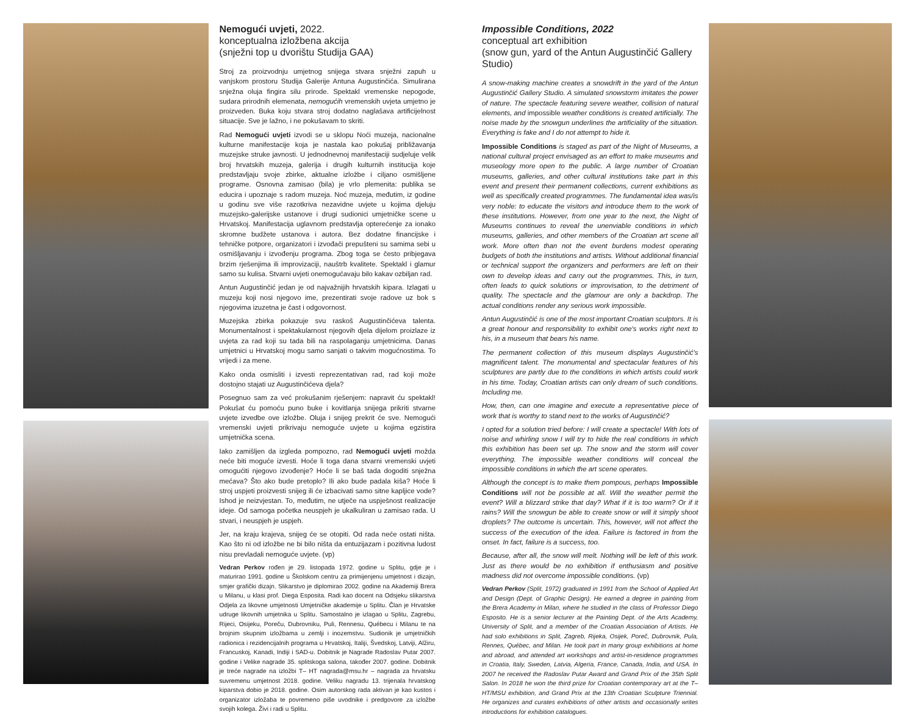Nemogući uvjeti, 2022.
konceptualna izložbena akcija
(snježni top u dvorištu Studija GAA)
Stroj za proizvodnju umjetnog snijega stvara snježni zapuh u vanjskom prostoru Studija Galerije Antuna Augustinčića. Simulirana snježna oluja fingira silu prirode. Spektakl vremenske nepogode, sudara prirodnih elemenata, nemogućih vremenskih uvjeta umjetno je proizveden. Buka koju stvara stroj dodatno naglašava artificijelnost situacije. Sve je lažno, i ne pokušavam to skriti.
Rad Nemogući uvjeti izvodi se u sklopu Noći muzeja, nacionalne kulturne manifestacije koja je nastala kao pokušaj približavanja muzejske struke javnosti. U jednodnevnoj manifestaciji sudjeluje velik broj hrvatskih muzeja, galerija i drugih kulturnih institucija koje predstavljaju svoje zbirke, aktualne izložbe i ciljano osmišljene programe. Osnovna zamisao (bila) je vrlo plemenita: publika se educira i upoznaje s radom muzeja. Noć muzeja, međutim, iz godine u godinu sve više razotkriva nezavidne uvjete u kojima djeluju muzejsko-galerijske ustanove i drugi sudionici umjetničke scene u Hrvatskoj. Manifestacija uglavnom predstavlja opterećenje za ionako skromne budžete ustanova i autora. Bez dodatne financijske i tehničke potpore, organizatori i izvođači prepušteni su samima sebi u osmišljavanju i izvođenju programa. Zbog toga se često pribjegava brzim rješenjima ili improvizaciji, nauštrb kvalitete. Spektakl i glamur samo su kulisa. Stvarni uvjeti onemogućavaju bilo kakav ozbiljan rad.
Antun Augustinčić jedan je od najvažnijih hrvatskih kipara. Izlagati u muzeju koji nosi njegovo ime, prezentirati svoje radove uz bok s njegovima izuzetna je čast i odgovornost.
Muzejska zbirka pokazuje svu raskoš Augustinčićeva talenta. Monumentalnost i spektakularnost njegovih djela dijelom proizlaze iz uvjeta za rad koji su tada bili na raspolaganju umjetnicima. Danas umjetnici u Hrvatskoj mogu samo sanjati o takvim mogućnostima. To vrijedi i za mene.
Kako onda osmisliti i izvesti reprezentativan rad, rad koji može dostojno stajati uz Augustinčićeva djela?
Posegnuo sam za već prokušanim rješenjem: napravit ću spektakl! Pokušat ću pomoću puno buke i kovitlanja snijega prikriti stvarne uvjete izvedbe ove izložbe. Oluja i snijeg prekrit će sve. Nemogući vremenski uvjeti prikrivaju nemoguće uvjete u kojima egzistira umjetnička scena.
Iako zamišljen da izgleda pompozno, rad Nemogući uvjeti možda neće biti moguće izvesti. Hoće li toga dana stvarni vremenski uvjeti omogućiti njegovo izvođenje? Hoće li se baš tada dogoditi snježna mećava? Što ako bude pretoplo? Ili ako bude padala kiša? Hoće li stroj uspjeti proizvesti snijeg ili će izbacivati samo sitne kapljice vode? Ishod je neizvjestan. To, međutim, ne utječe na uspješnost realizacije ideje. Od samoga početka neuspjeh je ukalkuliran u zamisao rada. U stvari, i neuspjeh je uspjeh.
Jer, na kraju krajeva, snijeg će se otopiti. Od rada neće ostati ništa. Kao što ni od izložbe ne bi bilo ništa da entuzijazam i pozitivna ludost nisu prevladali nemoguće uvjete. (vp)
Vedran Perkov rođen je 29. listopada 1972. godine u Splitu, gdje je i maturirao 1991. godine u Školskom centru za primijenjenu umjetnost i dizajn, smjer grafički dizajn. Slikarstvo je diplomirao 2002. godine na Akademiji Brera u Milanu, u klasi prof. Diega Esposita. Radi kao docent na Odsjeku slikarstva Odjela za likovne umjetnosti Umjetničke akademije u Splitu. Član je Hrvatske udruge likovnih umjetnika u Splitu. Samostalno je izlagao u Splitu, Zagrebu, Rijeci, Osijeku, Poreču, Dubrovniku, Puli, Rennesu, Québecu i Milanu te na brojnim skupnim izložbama u zemlji i inozemstvu. Sudionik je umjetničkih radionica i rezidencijalnih programa u Hrvatskoj, Italiji, Švedskoj, Latviji, Alžiru, Francuskoj, Kanadi, Indiji i SAD-u. Dobitnik je Nagrade Radoslav Putar 2007. godine i Velike nagrade 35. splitskoga salona, također 2007. godine. Dobitnik je treće nagrade na izložbi T– HT nagrada@msu.hr – nagrada za hrvatsku suvremenu umjetnost 2018. godine. Veliku nagradu 13. trijenala hrvatskog kiparstva dobio je 2018. godine. Osim autorskog rada aktivan je kao kustos i organizator izložaba te povremeno piše uvodnike i predgovore za izložbe svojih kolega. Živi i radi u Splitu.
Impossible Conditions, 2022
conceptual art exhibition
(snow gun, yard of the Antun Augustinčić Gallery Studio)
A snow-making machine creates a snowdrift in the yard of the Antun Augustinčić Gallery Studio. A simulated snowstorm imitates the power of nature. The spectacle featuring severe weather, collision of natural elements, and impossible weather conditions is created artificially. The noise made by the snowgun underlines the artificiality of the situation. Everything is fake and I do not attempt to hide it.
Impossible Conditions is staged as part of the Night of Museums, a national cultural project envisaged as an effort to make museums and museology more open to the public. A large number of Croatian museums, galleries, and other cultural institutions take part in this event and present their permanent collections, current exhibitions as well as specifically created programmes. The fundamental idea was/is very noble: to educate the visitors and introduce them to the work of these institutions. However, from one year to the next, the Night of Museums continues to reveal the unenviable conditions in which museums, galleries, and other members of the Croatian art scene all work. More often than not the event burdens modest operating budgets of both the institutions and artists. Without additional financial or technical support the organizers and performers are left on their own to develop ideas and carry out the programmes. This, in turn, often leads to quick solutions or improvisation, to the detriment of quality. The spectacle and the glamour are only a backdrop. The actual conditions render any serious work impossible.
Antun Augustinčić is one of the most important Croatian sculptors. It is a great honour and responsibility to exhibit one's works right next to his, in a museum that bears his name.
The permanent collection of this museum displays Augustinčić's magnificent talent. The monumental and spectacular features of his sculptures are partly due to the conditions in which artists could work in his time. Today, Croatian artists can only dream of such conditions. Including me.
How, then, can one imagine and execute a representative piece of work that is worthy to stand next to the works of Augustinčić?
I opted for a solution tried before: I will create a spectacle! With lots of noise and whirling snow I will try to hide the real conditions in which this exhibition has been set up. The snow and the storm will cover everything. The impossible weather conditions will conceal the impossible conditions in which the art scene operates.
Although the concept is to make them pompous, perhaps Impossible Conditions will not be possible at all. Will the weather permit the event? Will a blizzard strike that day? What if it is too warm? Or if it rains? Will the snowgun be able to create snow or will it simply shoot droplets? The outcome is uncertain. This, however, will not affect the success of the execution of the idea. Failure is factored in from the onset. In fact, failure is a success, too.
Because, after all, the snow will melt. Nothing will be left of this work. Just as there would be no exhibition if enthusiasm and positive madness did not overcome impossible conditions. (vp)
Vedran Perkov (Split, 1972) graduated in 1991 from the School of Applied Art and Design (Dept. of Graphic Design). He earned a degree in painting from the Brera Academy in Milan, where he studied in the class of Professor Diego Esposito. He is a senior lecturer at the Painting Dept. of the Arts Academy, University of Split, and a member of the Croatian Association of Artists. He had solo exhibitions in Split, Zagreb, Rijeka, Osijek, Poreč, Dubrovnik, Pula, Rennes, Québec, and Milan. He took part in many group exhibitions at home and abroad, and attended art workshops and artist-in-residence programmes in Croatia, Italy, Sweden, Latvia, Algeria, France, Canada, India, and USA. In 2007 he received the Radoslav Putar Award and Grand Prix of the 35th Split Salon. In 2018 he won the third prize for Croatian contemporary art at the T–HT/MSU exhibition, and Grand Prix at the 13th Croatian Sculpture Triennial. He organizes and curates exhibitions of other artists and occasionally writes introductions for exhibition catalogues.